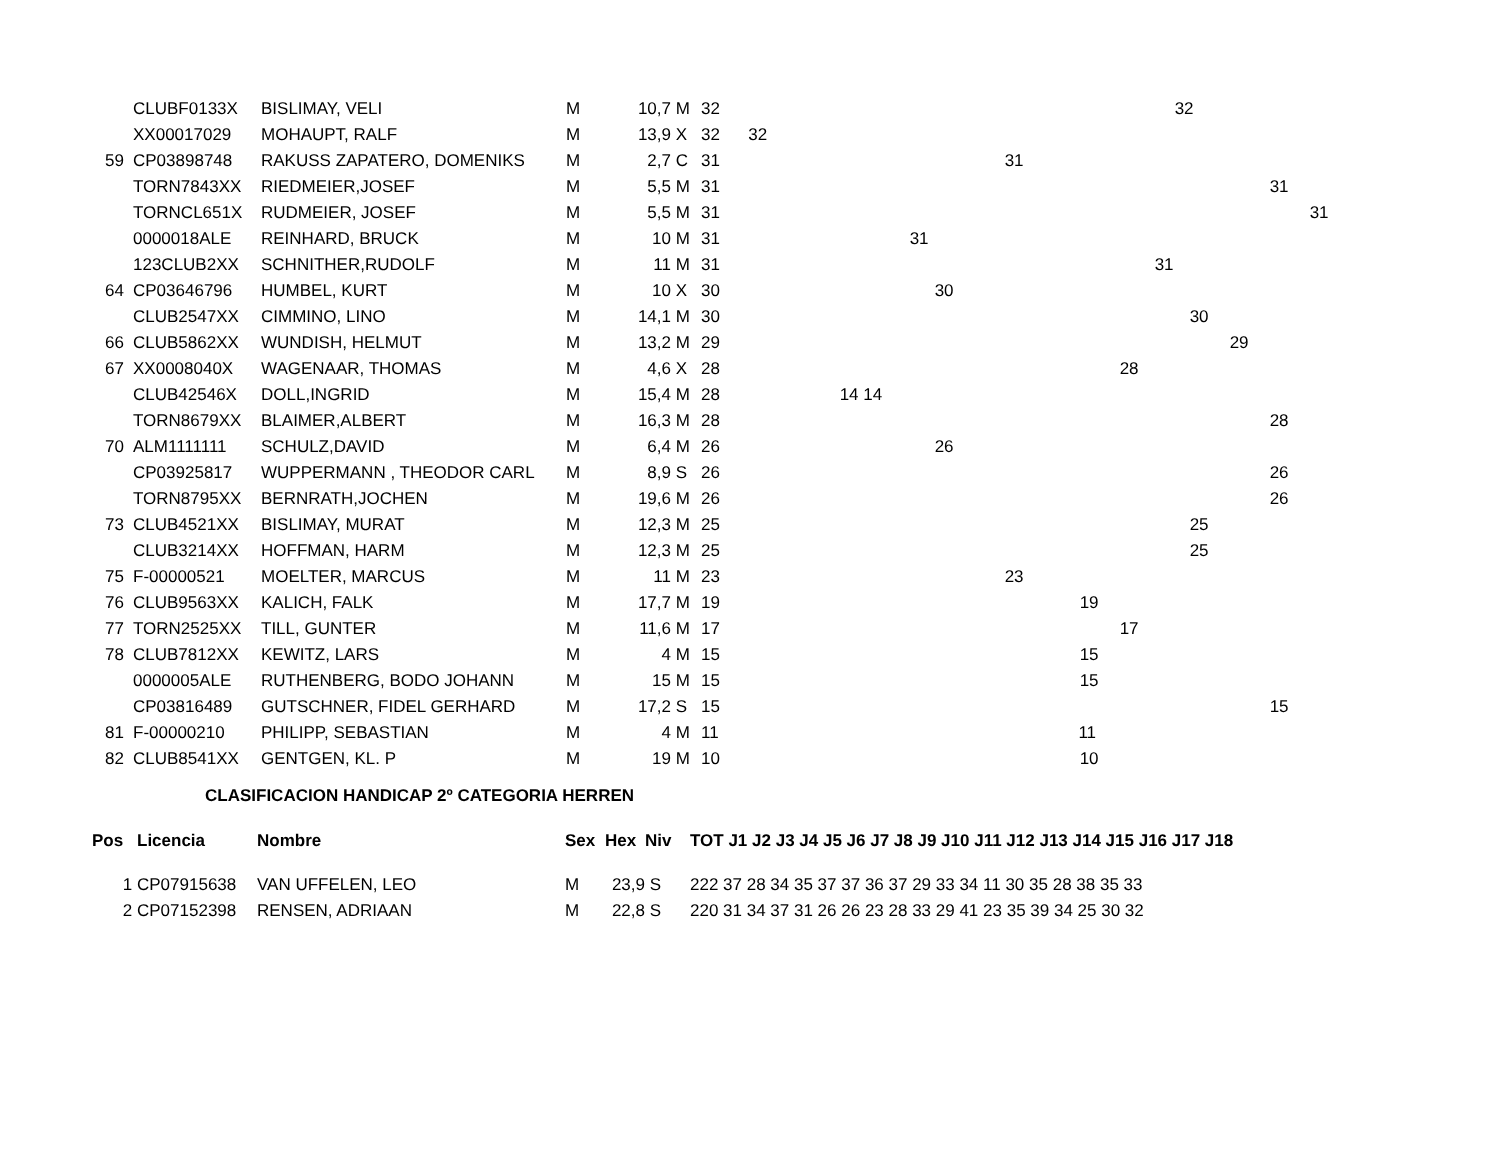| | CLUBF0133X | BISLIMAY, VELI | M | 10,7 | M | 32 32 |
| | XX00017029 | MOHAUPT, RALF | M | 13,9 | X | 32 32 |
| 59 | CP03898748 | RAKUSS ZAPATERO, DOMENIKS | M | 2,7 | C | 31 31 |
| | TORN7843XX | RIEDMEIER,JOSEF | M | 5,5 | M | 31 31 |
| | TORNCL651X | RUDMEIER, JOSEF | M | 5,5 | M | 31 31 |
| | 0000018ALE | REINHARD, BRUCK | M | 10 | M | 31 31 |
| | 123CLUB2XX | SCHNITHER,RUDOLF | M | 11 | M | 31 31 |
| 64 | CP03646796 | HUMBEL, KURT | M | 10 | X | 30 30 |
| | CLUB2547XX | CIMMINO, LINO | M | 14,1 | M | 30 30 |
| 66 | CLUB5862XX | WUNDISH, HELMUT | M | 13,2 | M | 29 29 |
| 67 | XX0008040X | WAGENAAR, THOMAS | M | 4,6 | X | 28 28 |
| | CLUB42546X | DOLL,INGRID | M | 15,4 | M | 28 14 14 |
| | TORN8679XX | BLAIMER,ALBERT | M | 16,3 | M | 28 28 |
| 70 | ALM1111111 | SCHULZ,DAVID | M | 6,4 | M | 26 26 |
| | CP03925817 | WUPPERMANN , THEODOR CARL | M | 8,9 | S | 26 26 |
| | TORN8795XX | BERNRATH,JOCHEN | M | 19,6 | M | 26 26 |
| 73 | CLUB4521XX | BISLIMAY, MURAT | M | 12,3 | M | 25 25 |
| | CLUB3214XX | HOFFMAN, HARM | M | 12,3 | M | 25 25 |
| 75 | F-00000521 | MOELTER, MARCUS | M | 11 | M | 23 23 |
| 76 | CLUB9563XX | KALICH, FALK | M | 17,7 | M | 19 19 |
| 77 | TORN2525XX | TILL, GUNTER | M | 11,6 | M | 17 17 |
| 78 | CLUB7812XX | KEWITZ, LARS | M | 4 | M | 15 15 |
| | 0000005ALE | RUTHENBERG, BODO JOHANN | M | 15 | M | 15 15 |
| | CP03816489 | GUTSCHNER, FIDEL GERHARD | M | 17,2 | S | 15 15 |
| 81 | F-00000210 | PHILIPP, SEBASTIAN | M | 4 | M | 11 11 |
| 82 | CLUB8541XX | GENTGEN, KL. P | M | 19 | M | 10 10 |
CLASIFICACION HANDICAP 2º CATEGORIA HERREN
| Pos | Licencia | Nombre | Sex | Hex | Niv | TOT J1 J2 J3 J4 J5 J6 J7 J8 J9 J10 J11 J12 J13 J14 J15 J16 J17 J18 |
| --- | --- | --- | --- | --- | --- | --- |
| 1 | CP07915638 | VAN UFFELEN, LEO | M | 23,9 | S | 222 37 28 34 35 37 37 36 37 29 33 34 11 30 35 28 38 35 33 |
| 2 | CP07152398 | RENSEN, ADRIAAN | M | 22,8 | S | 220 31 34 37 31 26 26 23 28 33 29 41 23 35 39 34 25 30 32 |